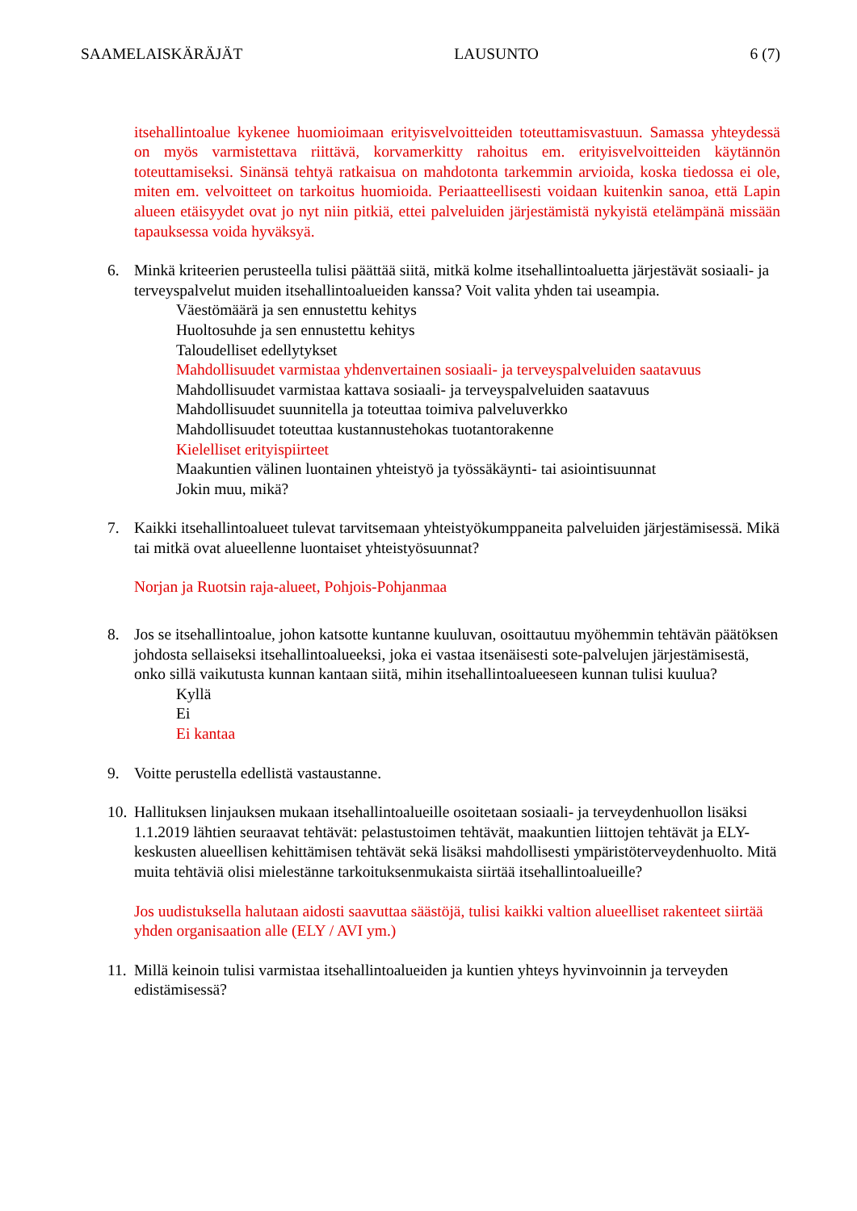SAAMELAISKÄRÄJÄT LAUSUNTO 6 (7)
itsehallintoalue kykenee huomioimaan erityisvelvoitteiden toteuttamisvastuun. Samassa yhteydessä on myös varmistettava riittävä, korvamerkitty rahoitus em. erityisvelvoitteiden käytännön toteuttamiseksi. Sinänsä tehtyä ratkaisua on mahdotonta tarkemmin arvioida, koska tiedossa ei ole, miten em. velvoitteet on tarkoitus huomioida. Periaatteellisesti voidaan kuitenkin sanoa, että Lapin alueen etäisyydet ovat jo nyt niin pitkiä, ettei palveluiden järjestämistä nykyistä etelämpänä missään tapauksessa voida hyväksyä.
6. Minkä kriteerien perusteella tulisi päättää siitä, mitkä kolme itsehallintoaluetta järjestävät sosiaali- ja terveyspalvelut muiden itsehallintoalueiden kanssa? Voit valita yhden tai useampia.
Väestömäärä ja sen ennustettu kehitys
Huoltosuhde ja sen ennustettu kehitys
Taloudelliset edellytykset
Mahdollisuudet varmistaa yhdenvertainen sosiaali- ja terveyspalveluiden saatavuus
Mahdollisuudet varmistaa kattava sosiaali- ja terveyspalveluiden saatavuus
Mahdollisuudet suunnitella ja toteuttaa toimiva palveluverkko
Mahdollisuudet toteuttaa kustannustehokas tuotantorakenne
Kielelliset erityispiirteet
Maakuntien välinen luontainen yhteistyö ja työssäkäynti- tai asiointisuunnat
Jokin muu, mikä?
7. Kaikki itsehallintoalueet tulevat tarvitsemaan yhteistyökumppaneita palveluiden järjestämisessä. Mikä tai mitkä ovat alueellenne luontaiset yhteistyösuunnat?
Norjan ja Ruotsin raja-alueet, Pohjois-Pohjanmaa
8. Jos se itsehallintoalue, johon katsotte kuntanne kuuluvan, osoittautuu myöhemmin tehtävän päätöksen johdosta sellaiseksi itsehallintoalueeksi, joka ei vastaa itsenäisesti sote-palvelujen järjestämisestä, onko sillä vaikutusta kunnan kantaan siitä, mihin itsehallintoalueeseen kunnan tulisi kuulua?
Kyllä
Ei
Ei kantaa
9. Voitte perustella edellistä vastaustanne.
10.
Hallituksen linjauksen mukaan itsehallintoalueille osoitetaan sosiaali- ja terveydenhuollon lisäksi 1.1.2019 lähtien seuraavat tehtävät: pelastustoimen tehtävät, maakuntien liittojen tehtävät ja ELY-keskusten alueellisen kehittämisen tehtävät sekä lisäksi mahdollisesti ympäristöterveydenhuolto. Mitä muita tehtäviä olisi mielestänne tarkoituksenmukaista siirtää itsehallintoalueille?
Jos uudistuksella halutaan aidosti saavuttaa säästöjä, tulisi kaikki valtion alueelliset rakenteet siirtää yhden organisaation alle (ELY / AVI ym.)
11.
Millä keinoin tulisi varmistaa itsehallintoalueiden ja kuntien yhteys hyvinvoinnin ja terveyden edistämisessä?